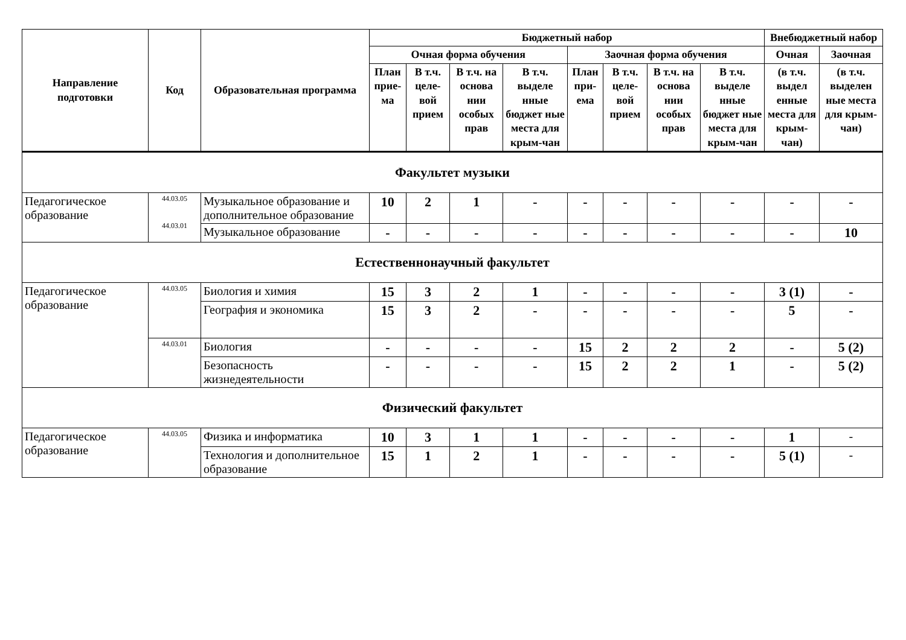| Направление подготовки | Код | Образовательная программа | Бюджетный набор | | | | | | | | Внебюджетный набор | |
| --- | --- | --- | --- | --- | --- | --- | --- | --- | --- | --- | --- | --- |
| | | | Очная форма обучения | | | | Заочная форма обучения | | | | Очная | Заочная |
| | | | План прие-ма | В т.ч. целе-вой прием | В т.ч. на основа нии особых прав | В т.ч. выделе нные бюджет ные места для крым-чан | План при-ема | В т.ч. целе-вой прием | В т.ч. на основа нии особых прав | В т.ч. выделе нные бюджет ные места для крым-чан | (в т.ч. выдел енные места для крым-чан) | (в т.ч. выделен ные места для крым-чан) |
| Факультет музыки | | | | | | | | | | | | |
| Педагогическое образование | 44.03.05 44.03.01 | Музыкальное образование и дополнительное образование | 10 | 2 | 1 | - | - | - | - | - | - | - |
| | | Музыкальное образование | - | - | - | - | - | - | - | - | - | 10 |
| Естественнонаучный факультет | | | | | | | | | | | | |
| Педагогическое образование | 44.03.05 | Биология и химия | 15 | 3 | 2 | 1 | - | - | - | - | 3 (1) | - |
| | | География и экономика | 15 | 3 | 2 | - | - | - | - | - | 5 | - |
| | 44.03.01 | Биология | - | - | - | - | 15 | 2 | 2 | 2 | - | 5 (2) |
| | | Безопасность жизнедеятельности | - | - | - | - | 15 | 2 | 2 | 1 | - | 5 (2) |
| Физический факультет | | | | | | | | | | | | |
| Педагогическое образование | 44.03.05 | Физика и информатика | 10 | 3 | 1 | 1 | - | - | - | - | 1 | - |
| | | Технология и дополнительное образование | 15 | 1 | 2 | 1 | - | - | - | - | 5 (1) | - |